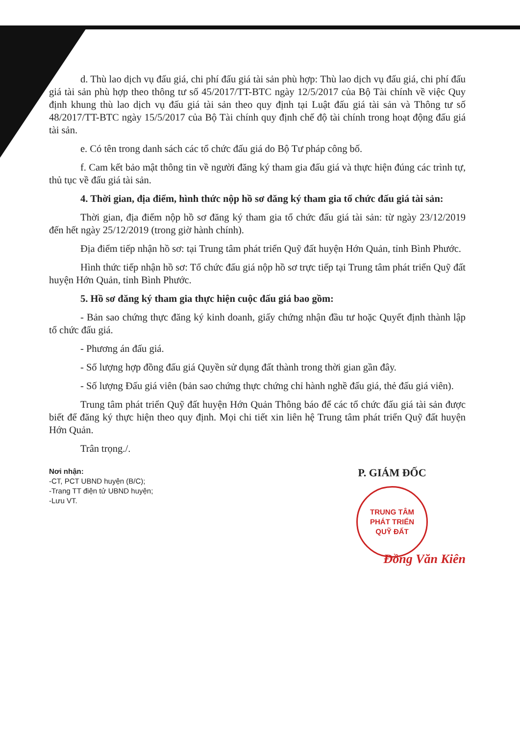d. Thù lao dịch vụ đấu giá, chi phí đấu giá tài sản phù hợp: Thù lao dịch vụ đấu giá, chi phí đấu giá tài sản phù hợp theo thông tư số 45/2017/TT-BTC ngày 12/5/2017 của Bộ Tài chính về việc Quy định khung thù lao dịch vụ đấu giá tài sản theo quy định tại Luật đấu giá tài sản và Thông tư số 48/2017/TT-BTC ngày 15/5/2017 của Bộ Tài chính quy định chế độ tài chính trong hoạt động đấu giá tài sản.
e. Có tên trong danh sách các tổ chức đấu giá do Bộ Tư pháp công bố.
f. Cam kết bảo mật thông tin về người đăng ký tham gia đấu giá và thực hiện đúng các trình tự, thủ tục về đấu giá tài sản.
4. Thời gian, địa điểm, hình thức nộp hồ sơ đăng ký tham gia tổ chức đấu giá tài sản:
Thời gian, địa điểm nộp hồ sơ đăng ký tham gia tổ chức đấu giá tài sản: từ ngày 23/12/2019 đến hết ngày 25/12/2019 (trong giờ hành chính).
Địa điểm tiếp nhận hồ sơ: tại Trung tâm phát triển Quỹ đất huyện Hớn Quản, tỉnh Bình Phước.
Hình thức tiếp nhận hồ sơ: Tổ chức đấu giá nộp hồ sơ trực tiếp tại Trung tâm phát triển Quỹ đất huyện Hớn Quản, tỉnh Bình Phước.
5. Hồ sơ đăng ký tham gia thực hiện cuộc đấu giá bao gồm:
- Bản sao chứng thực đăng ký kinh doanh, giấy chứng nhận đầu tư hoặc Quyết định thành lập tổ chức đấu giá.
- Phương án đấu giá.
- Số lượng hợp đồng đấu giá Quyền sử dụng đất thành trong thời gian gần đây.
- Số lượng Đấu giá viên (bản sao chứng thực chứng chỉ hành nghề đấu giá, thẻ đấu giá viên).
Trung tâm phát triển Quỹ đất huyện Hớn Quản Thông báo để các tổ chức đấu giá tài sản được biết để đăng ký thực hiện theo quy định. Mọi chi tiết xin liên hệ Trung tâm phát triển Quỹ đất huyện Hớn Quản.
Trân trọng./.
Nơi nhận:
-CT, PCT UBND huyện (B/C);
-Trang TT điện tử UBND huyện;
-Lưu VT.
P. GIÁM ĐỐC
TRUNG TÂM
PHÁT TRIỂN
QUỸ ĐẤT
Đồng Văn Kiên